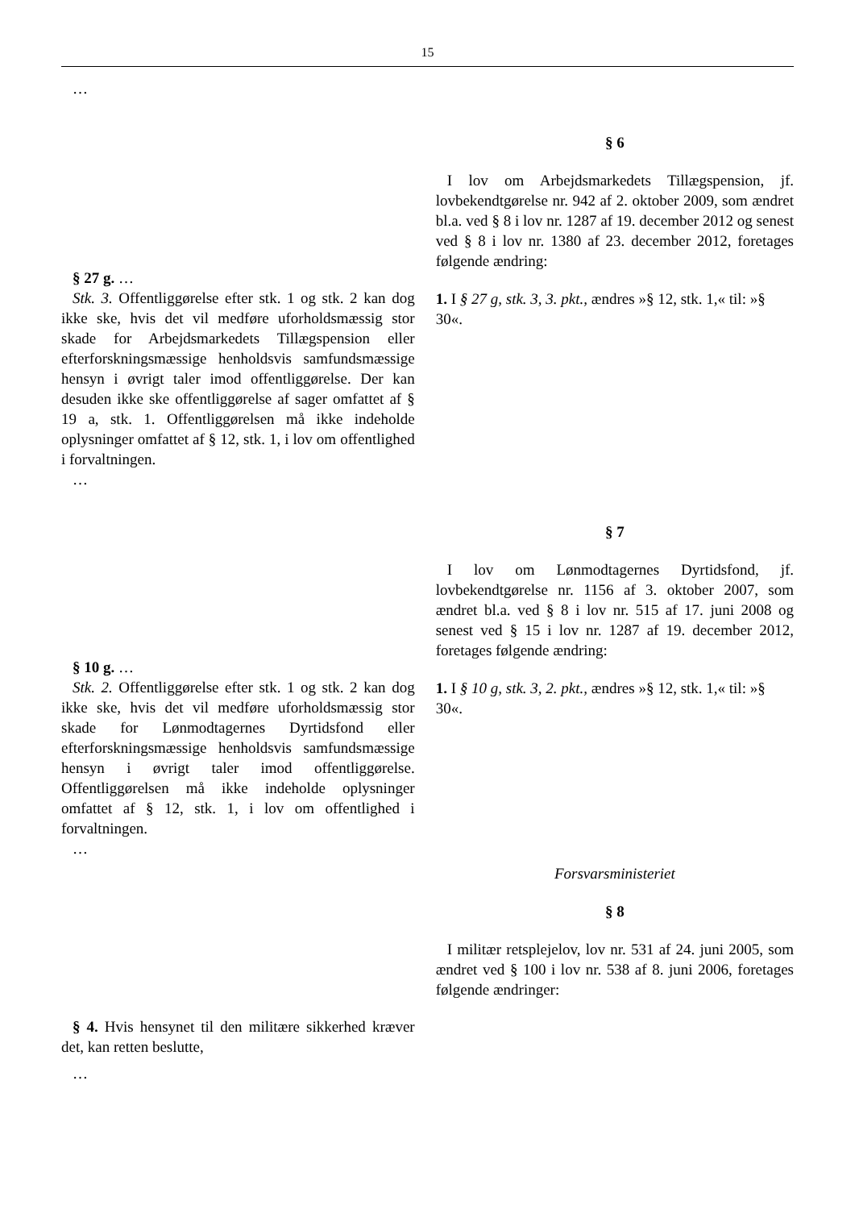15
…
§ 27 g. …
Stk. 3. Offentliggørelse efter stk. 1 og stk. 2 kan dog ikke ske, hvis det vil medføre uforholdsmæssig stor skade for Arbejdsmarkedets Tillægspension eller efterforskningsmæssige henholdsvis samfundsmæssige hensyn i øvrigt taler imod offentliggørelse. Der kan desuden ikke ske offentliggørelse af sager omfattet af § 19 a, stk. 1. Offentliggørelsen må ikke indeholde oplysninger omfattet af § 12, stk. 1, i lov om offentlighed i forvaltningen.
…
§ 6
I lov om Arbejdsmarkedets Tillægspension, jf. lovbekendtgørelse nr. 942 af 2. oktober 2009, som ændret bl.a. ved § 8 i lov nr. 1287 af 19. december 2012 og senest ved § 8 i lov nr. 1380 af 23. december 2012, foretages følgende ændring:
1. I § 27 g, stk. 3, 3. pkt., ændres »§ 12, stk. 1,« til: »§ 30«.
§ 10 g. …
Stk. 2. Offentliggørelse efter stk. 1 og stk. 2 kan dog ikke ske, hvis det vil medføre uforholdsmæssig stor skade for Lønmodtagernes Dyrtidsfond eller efterforskningsmæssige henholdsvis samfundsmæssige hensyn i øvrigt taler imod offentliggørelse. Offentliggørelsen må ikke indeholde oplysninger omfattet af § 12, stk. 1, i lov om offentlighed i forvaltningen.
…
§ 7
I lov om Lønmodtagernes Dyrtidsfond, jf. lovbekendtgørelse nr. 1156 af 3. oktober 2007, som ændret bl.a. ved § 8 i lov nr. 515 af 17. juni 2008 og senest ved § 15 i lov nr. 1287 af 19. december 2012, foretages følgende ændring:
1. I § 10 g, stk. 3, 2. pkt., ændres »§ 12, stk. 1,« til: »§ 30«.
§ 4. Hvis hensynet til den militære sikkerhed kræver det, kan retten beslutte,
…
Forsvarsministeriet
§ 8
I militær retsplejelov, lov nr. 531 af 24. juni 2005, som ændret ved § 100 i lov nr. 538 af 8. juni 2006, foretages følgende ændringer: